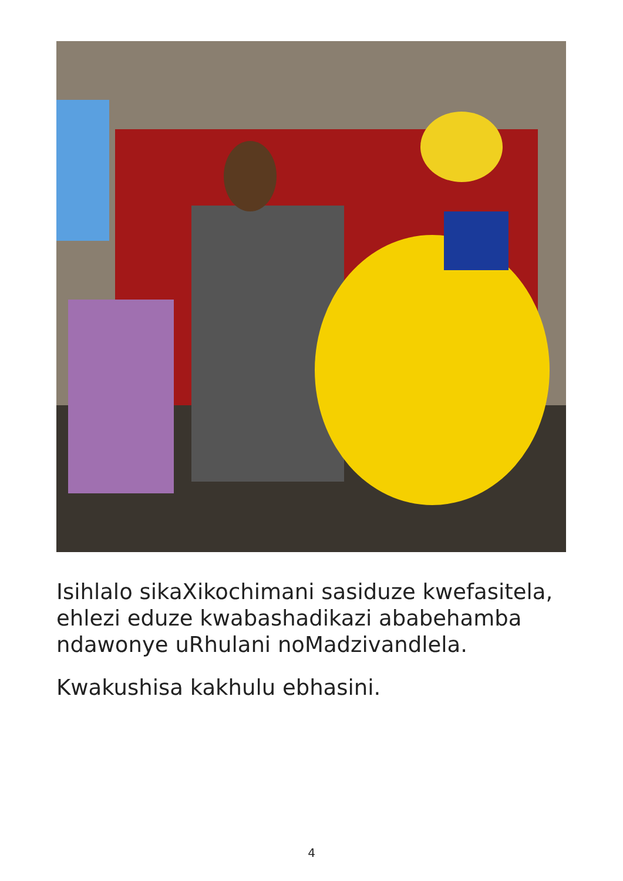Isihlalo sikaXikochimani sasiduze kwefasitela, ehlezi eduze kwabashadikazi ababehamba ndawonye uRhulani noMadzivandlela.
Kwakushisa kakhulu ebhasini.
4